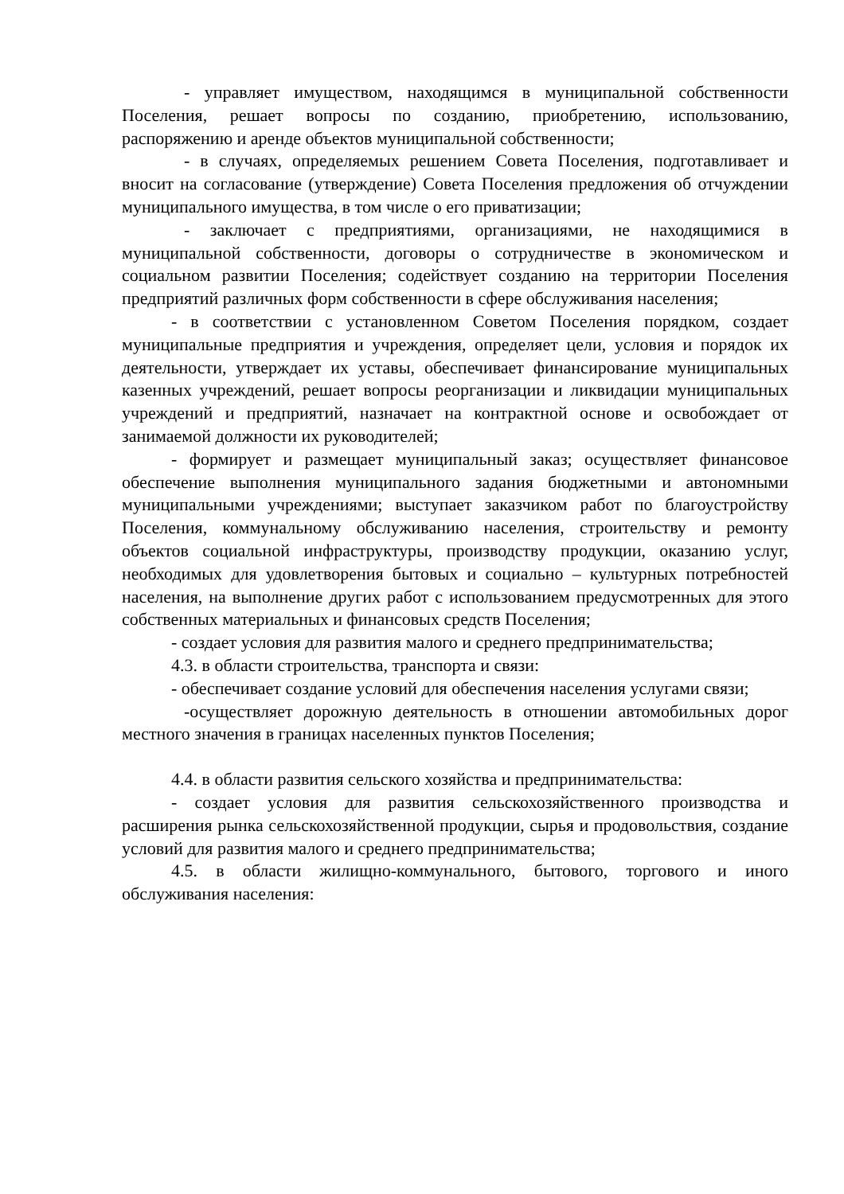- управляет имуществом, находящимся в муниципальной собственности Поселения, решает вопросы по созданию, приобретению, использованию, распоряжению и аренде объектов муниципальной собственности;
- в случаях, определяемых решением Совета Поселения, подготавливает и вносит на согласование (утверждение) Совета Поселения предложения об отчуждении муниципального имущества, в том числе о его приватизации;
- заключает с предприятиями, организациями, не находящимися в муниципальной собственности, договоры о сотрудничестве в экономическом и социальном развитии Поселения; содействует созданию на территории Поселения предприятий различных форм собственности в сфере обслуживания населения;
- в соответствии с установленном Советом Поселения порядком, создает муниципальные предприятия и учреждения, определяет цели, условия и порядок их деятельности, утверждает их уставы, обеспечивает финансирование муниципальных казенных учреждений, решает вопросы реорганизации и ликвидации муниципальных учреждений и предприятий, назначает на контрактной основе и освобождает от занимаемой должности их руководителей;
- формирует и размещает муниципальный заказ; осуществляет финансовое обеспечение выполнения муниципального задания бюджетными и автономными муниципальными учреждениями; выступает заказчиком работ по благоустройству Поселения, коммунальному обслуживанию населения, строительству и ремонту объектов социальной инфраструктуры, производству продукции, оказанию услуг, необходимых для удовлетворения бытовых и социально – культурных потребностей населения, на выполнение других работ с использованием предусмотренных для этого собственных материальных и финансовых средств Поселения;
- создает условия для развития малого и среднего предпринимательства;
4.3. в области строительства, транспорта и связи:
- обеспечивает создание условий для обеспечения населения услугами связи;
-осуществляет дорожную деятельность в отношении автомобильных дорог местного значения в границах населенных пунктов Поселения;
4.4. в области развития сельского хозяйства и предпринимательства:
- создает условия для развития сельскохозяйственного производства и расширения рынка сельскохозяйственной продукции, сырья и продовольствия, создание условий для развития малого и среднего предпринимательства;
4.5. в области жилищно-коммунального, бытового, торгового и иного обслуживания населения: